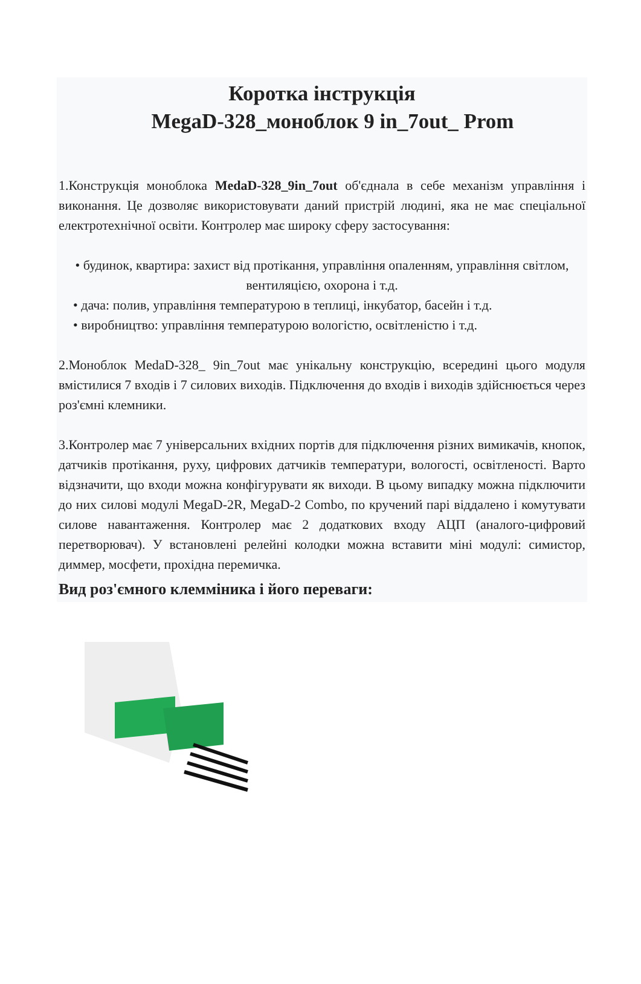Коротка інструкція
MegaD-328_моноблок 9 in_7out_ Prom
1.Конструкція моноблока MedaD-328_9in_7out об'єднала в себе механізм управління і виконання. Це дозволяє використовувати даний пристрій людині, яка не має спеціальної електротехнічної освіти. Контролер має широку сферу застосування:
• будинок, квартира: захист від протікання, управління опаленням, управління світлом, вентиляцією, охорона і т.д.
• дача: полив, управління температурою в теплиці, інкубатор, басейн і т.д.
• виробництво: управління температурою вологістю, освітленістю і т.д.
2.Моноблок MedaD-328_ 9in_7out має унікальну конструкцію, всередині цього модуля вмістилися 7 входів і 7 силових виходів. Підключення до входів і виходів здійснюється через роз'ємні клемники.
3.Контролер має 7 універсальних вхідних портів для підключення різних вимикачів, кнопок, датчиків протікання, руху, цифрових датчиків температури, вологості, освітленості. Варто відзначити, що входи можна конфігурувати як виходи. В цьому випадку можна підключити до них силові модулі MegaD-2R, MegaD-2 Combo, по кручений парі віддалено і комутувати силове навантаження. Контролер має 2 додаткових входу АЦП (аналого-цифровий перетворювач). У встановлені релейні колодки можна вставити міні модулі: симистор, диммер, мосфети, прохідна перемичка.
Вид роз'ємного клемміника і його переваги: